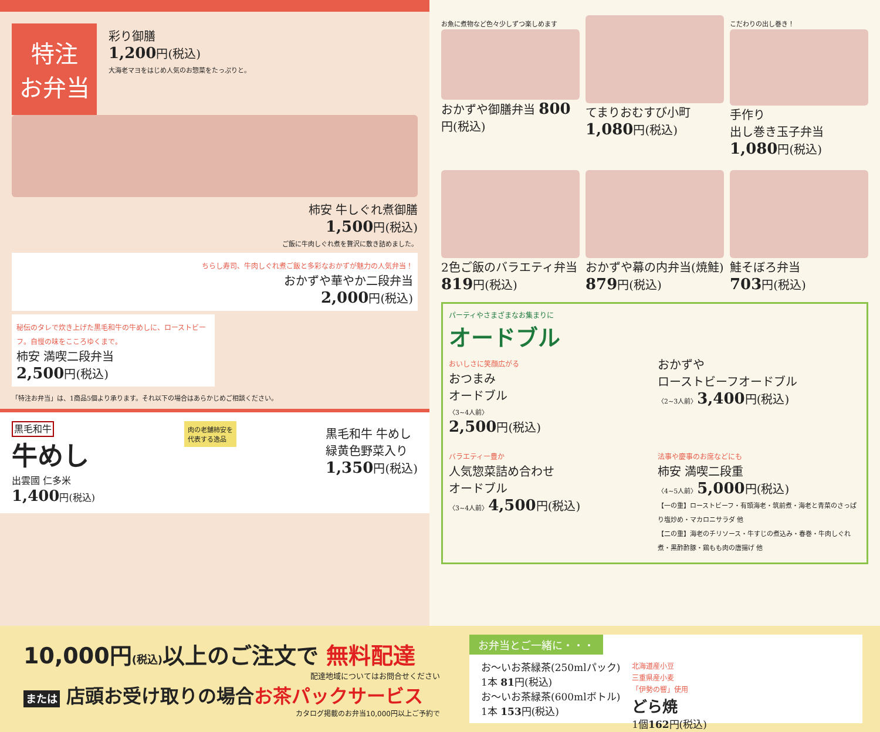特注
お弁当
彩り御膳
1,200円(税込)
大海老マヨをはじめ人気のお惣菜をたっぷりと。
柿安 牛しぐれ煮御膳
1,500円(税込)
ご飯に牛肉しぐれ煮を贅沢に敷き詰めました。
ちらし寿司、牛肉しぐれ煮ご飯と多彩なおかずが魅力の人気弁当！
おかずや華やか二段弁当
2,000円(税込)
秘伝のタレで炊き上げた黒毛和牛の牛めしに、ローストビーフ。自慢の味をこころゆくまで。
柿安 満喫二段弁当
2,500円(税込)
「特注お弁当」は、1商品5個より承ります。それ以下の場合はあらかじめご相談ください。
黒毛和牛
牛めし
出雲國 仁多米
1,400円(税込)
肉の老舗柿安を
代表する逸品
黒毛和牛 牛めし
緑黄色野菜入り
1,350円(税込)
お魚に煮物など色々少しずつ楽しめます
おかずや御膳弁当 800円(税込)
てまりおむすび小町
1,080円(税込)
こだわりの出し巻き！
手作り
出し巻き玉子弁当
1,080円(税込)
2色ご飯のバラエティ弁当
819円(税込)
おかずや幕の内弁当(焼鮭)
879円(税込)
鮭そぼろ弁当
703円(税込)
パーティやさまざまなお集まりに
オードブル
おいしさに笑顔広がる
おつまみ
オードブル
〈3~4人前〉
2,500円(税込)
おかずや
ローストビーフオードブル
〈2~3人前〉3,400円(税込)
バラエティー豊か
人気惣菜詰め合わせ
オードブル
〈3~4人前〉4,500円(税込)
法事や慶事のお席などにも
柿安 満喫二段重
〈4~5人前〉5,000円(税込)
【一の重】ローストビーフ・有頭海老・筑前煮・海老と青菜のさっぱり塩炒め・マカロニサラダ 他
【二の重】海老のチリソース・牛すじの煮込み・春巻・牛肉しぐれ煮・黒酢酢豚・鶏もも肉の唐揚げ 他
10,000円(税込) 以上のご注文で 無料配達
配達地域についてはお問合せください
または 店頭お受け取りの場合お茶パックサービス
カタログ掲載のお弁当10,000円以上ご予約で
お弁当とご一緒に・・・
お〜いお茶緑茶(250mlパック)
1本 81円(税込)
お〜いお茶緑茶(600mlボトル)
1本 153円(税込)
北海道産小豆
三重県産小麦
「伊勢の響」使用
どら焼
1個162円(税込)